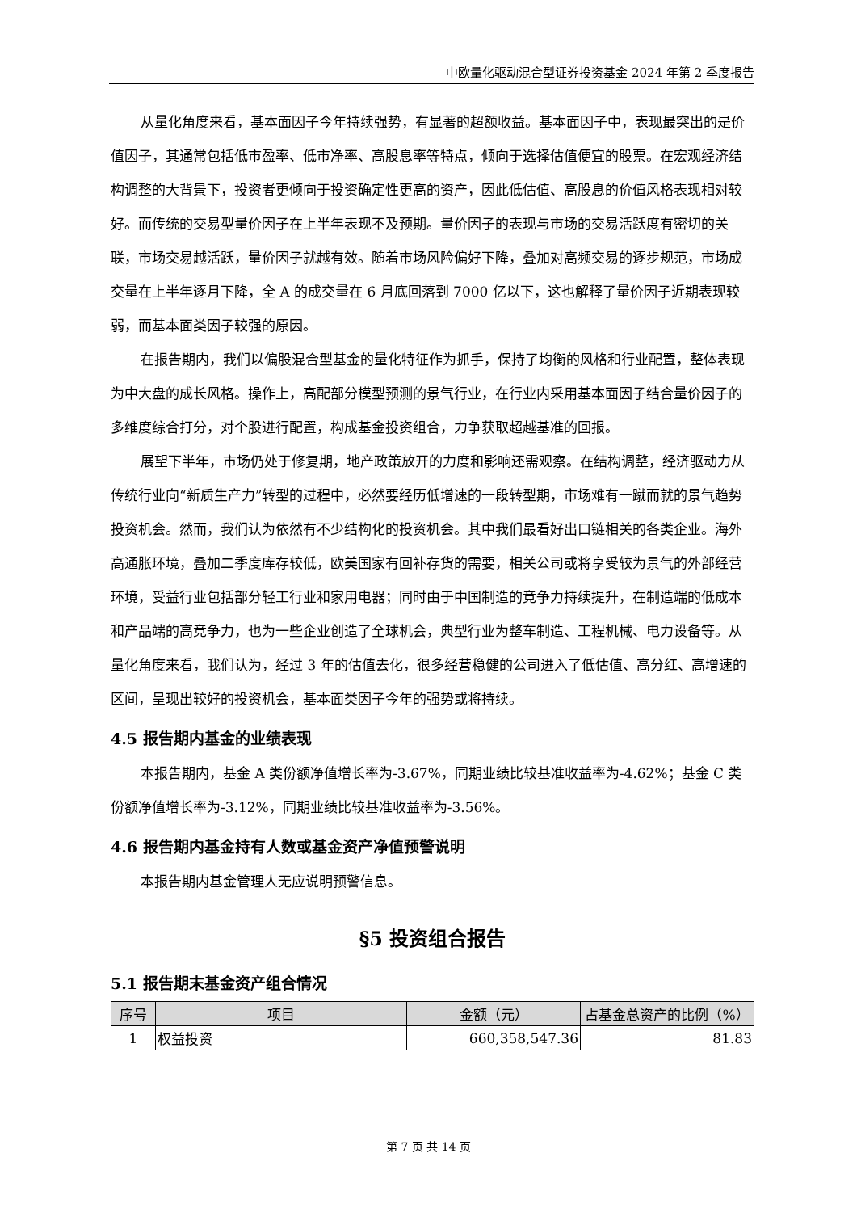中欧量化驱动混合型证券投资基金 2024 年第 2 季度报告
从量化角度来看，基本面因子今年持续强势，有显著的超额收益。基本面因子中，表现最突出的是价值因子，其通常包括低市盈率、低市净率、高股息率等特点，倾向于选择估值便宜的股票。在宏观经济结构调整的大背景下，投资者更倾向于投资确定性更高的资产，因此低估值、高股息的价值风格表现相对较好。而传统的交易型量价因子在上半年表现不及预期。量价因子的表现与市场的交易活跃度有密切的关联，市场交易越活跃，量价因子就越有效。随着市场风险偏好下降，叠加对高频交易的逐步规范，市场成交量在上半年逐月下降，全 A 的成交量在 6 月底回落到 7000 亿以下，这也解释了量价因子近期表现较弱，而基本面类因子较强的原因。
在报告期内，我们以偏股混合型基金的量化特征作为抓手，保持了均衡的风格和行业配置，整体表现为中大盘的成长风格。操作上，高配部分模型预测的景气行业，在行业内采用基本面因子结合量价因子的多维度综合打分，对个股进行配置，构成基金投资组合，力争获取超越基准的回报。
展望下半年，市场仍处于修复期，地产政策放开的力度和影响还需观察。在结构调整，经济驱动力从传统行业向“新质生产力”转型的过程中，必然要经历低增速的一段转型期，市场难有一蹴而就的景气趋势投资机会。然而，我们认为依然有不少结构化的投资机会。其中我们最看好出口链相关的各类企业。海外高通胀环境，叠加二季度库存较低，欧美国家有回补存货的需要，相关公司或将享受较为景气的外部经营环境，受益行业包括部分轻工行业和家用电器；同时由于中国制造的竞争力持续提升，在制造端的低成本和产品端的高竞争力，也为一些企业创造了全球机会，典型行业为整车制造、工程机械、电力设备等。从量化角度来看，我们认为，经过 3 年的估值去化，很多经营稳健的公司进入了低估值、高分红、高增速的区间，呈现出较好的投资机会，基本面类因子今年的强势或将持续。
4.5 报告期内基金的业绩表现
本报告期内，基金 A 类份额净值增长率为-3.67%，同期业绩比较基准收益率为-4.62%；基金 C 类份额净值增长率为-3.12%，同期业绩比较基准收益率为-3.56%。
4.6 报告期内基金持有人数或基金资产净值预警说明
本报告期内基金管理人无应说明预警信息。
§5 投资组合报告
5.1 报告期末基金资产组合情况
| 序号 | 项目 | 金额（元） | 占基金总资产的比例（%） |
| --- | --- | --- | --- |
| 1 | 权益投资 | 660,358,547.36 | 81.83 |
第 7 页 共 14 页